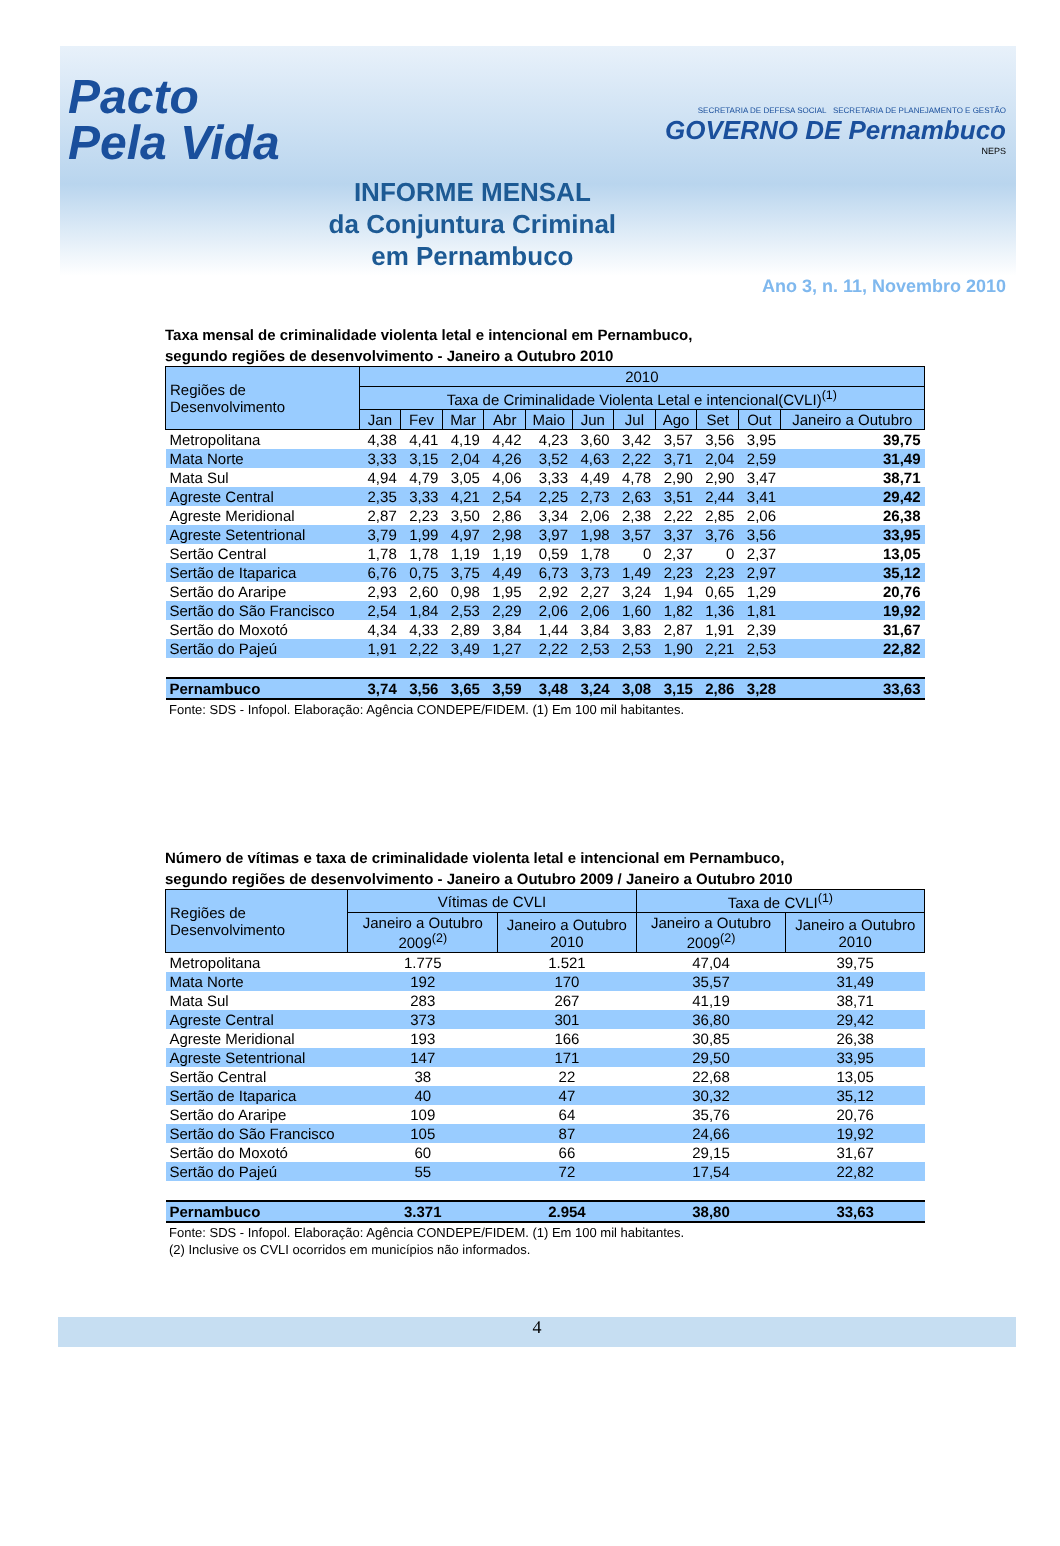Pacto
Pela Vida
INFORME MENSAL
da Conjuntura Criminal
em Pernambuco
SECRETARIA DE DEFESA SOCIAL SECRETARIA DE PLANEJAMENTO E GESTÃO
GOVERNO DE Pernambuco
NEPS
Ano 3, n. 11, Novembro 2010
Taxa mensal de criminalidade violenta letal e intencional em Pernambuco,
segundo regiões de desenvolvimento - Janeiro a Outubro 2010
| Regiões de Desenvolvimento | 2010 | | | | | | | | | | |
| --- | --- | --- | --- | --- | --- | --- | --- | --- | --- | --- | --- |
| | Taxa de Criminalidade Violenta Letal e intencional(CVLI)<sup>(1)</sup> | | | | | | | | | | |
| | Jan | Fev | Mar | Abr | Maio | Jun | Jul | Ago | Set | Out | Janeiro a Outubro |
| Metropolitana | 4,38 | 4,41 | 4,19 | 4,42 | 4,23 | 3,60 | 3,42 | 3,57 | 3,56 | 3,95 | 39,75 |
| Mata Norte | 3,33 | 3,15 | 2,04 | 4,26 | 3,52 | 4,63 | 2,22 | 3,71 | 2,04 | 2,59 | 31,49 |
| Mata Sul | 4,94 | 4,79 | 3,05 | 4,06 | 3,33 | 4,49 | 4,78 | 2,90 | 2,90 | 3,47 | 38,71 |
| Agreste Central | 2,35 | 3,33 | 4,21 | 2,54 | 2,25 | 2,73 | 2,63 | 3,51 | 2,44 | 3,41 | 29,42 |
| Agreste Meridional | 2,87 | 2,23 | 3,50 | 2,86 | 3,34 | 2,06 | 2,38 | 2,22 | 2,85 | 2,06 | 26,38 |
| Agreste Setentrional | 3,79 | 1,99 | 4,97 | 2,98 | 3,97 | 1,98 | 3,57 | 3,37 | 3,76 | 3,56 | 33,95 |
| Sertão Central | 1,78 | 1,78 | 1,19 | 1,19 | 0,59 | 1,78 | 0 | 2,37 | 0 | 2,37 | 13,05 |
| Sertão de Itaparica | 6,76 | 0,75 | 3,75 | 4,49 | 6,73 | 3,73 | 1,49 | 2,23 | 2,23 | 2,97 | 35,12 |
| Sertão do Araripe | 2,93 | 2,60 | 0,98 | 1,95 | 2,92 | 2,27 | 3,24 | 1,94 | 0,65 | 1,29 | 20,76 |
| Sertão do São Francisco | 2,54 | 1,84 | 2,53 | 2,29 | 2,06 | 2,06 | 1,60 | 1,82 | 1,36 | 1,81 | 19,92 |
| Sertão do Moxotó | 4,34 | 4,33 | 2,89 | 3,84 | 1,44 | 3,84 | 3,83 | 2,87 | 1,91 | 2,39 | 31,67 |
| Sertão do Pajeú | 1,91 | 2,22 | 3,49 | 1,27 | 2,22 | 2,53 | 2,53 | 1,90 | 2,21 | 2,53 | 22,82 |
| Pernambuco | 3,74 | 3,56 | 3,65 | 3,59 | 3,48 | 3,24 | 3,08 | 3,15 | 2,86 | 3,28 | 33,63 |
Fonte: SDS - Infopol. Elaboração: Agência CONDEPE/FIDEM. (1) Em 100 mil habitantes.
Número de vítimas e taxa de criminalidade violenta letal e intencional em Pernambuco,
segundo regiões de desenvolvimento - Janeiro a Outubro 2009 / Janeiro a Outubro 2010
| Regiões de Desenvolvimento | Vítimas de CVLI | | Taxa de CVLI<sup>(1)</sup> | |
| --- | --- | --- | --- | --- |
| | Janeiro a Outubro 2009<sup>(2)</sup> | Janeiro a Outubro 2010 | Janeiro a Outubro 2009<sup>(2)</sup> | Janeiro a Outubro 2010 |
| Metropolitana | 1.775 | 1.521 | 47,04 | 39,75 |
| Mata Norte | 192 | 170 | 35,57 | 31,49 |
| Mata Sul | 283 | 267 | 41,19 | 38,71 |
| Agreste Central | 373 | 301 | 36,80 | 29,42 |
| Agreste Meridional | 193 | 166 | 30,85 | 26,38 |
| Agreste Setentrional | 147 | 171 | 29,50 | 33,95 |
| Sertão Central | 38 | 22 | 22,68 | 13,05 |
| Sertão de Itaparica | 40 | 47 | 30,32 | 35,12 |
| Sertão do Araripe | 109 | 64 | 35,76 | 20,76 |
| Sertão do São Francisco | 105 | 87 | 24,66 | 19,92 |
| Sertão do Moxotó | 60 | 66 | 29,15 | 31,67 |
| Sertão do Pajeú | 55 | 72 | 17,54 | 22,82 |
| Pernambuco | 3.371 | 2.954 | 38,80 | 33,63 |
Fonte: SDS - Infopol. Elaboração: Agência CONDEPE/FIDEM. (1) Em 100 mil habitantes.
(2) Inclusive os CVLI ocorridos em municípios não informados.
4